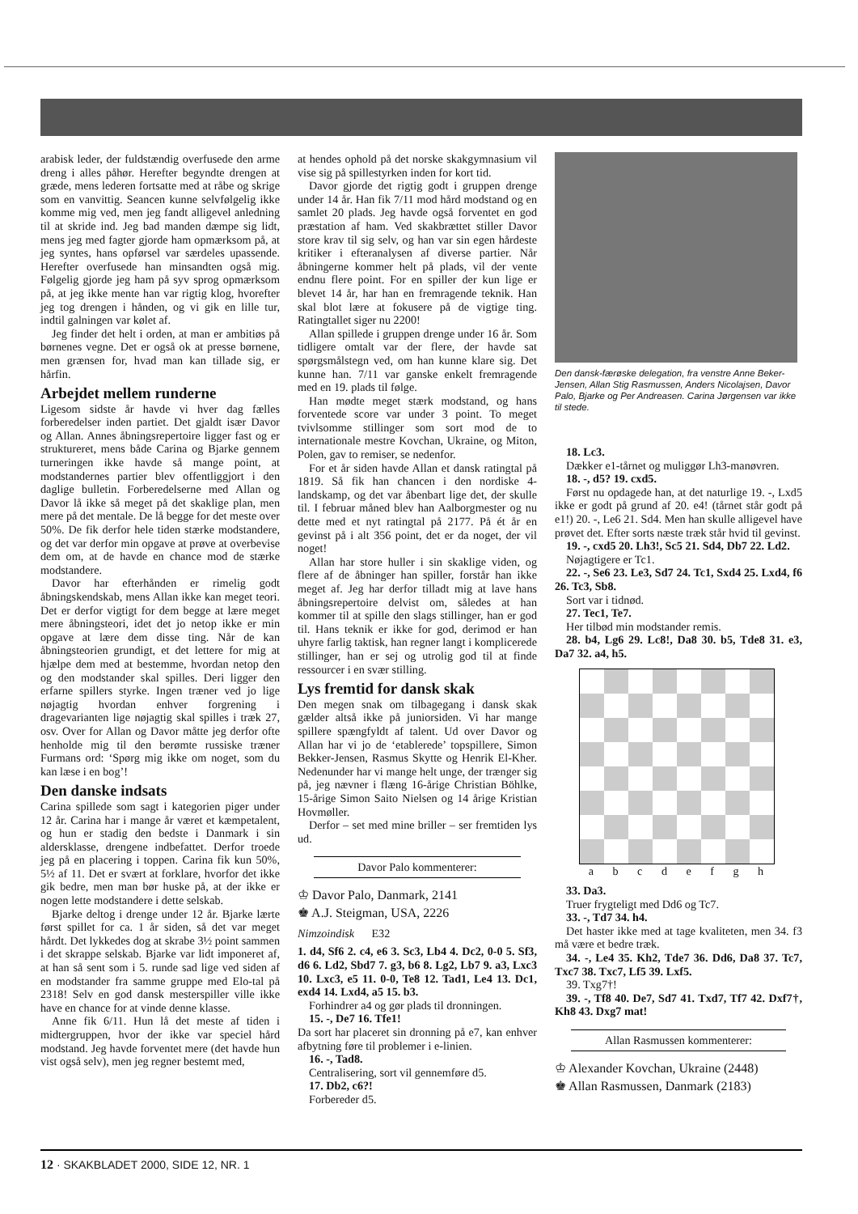arabisk leder, der fuldstændig overfusede den arme dreng i alles påhør. Herefter begyndte drengen at græde, mens lederen fortsatte med at råbe og skrige som en vanvittig. Seancen kunne selvfølgelig ikke komme mig ved, men jeg fandt alligevel anledning til at skride ind. Jeg bad manden dæmpe sig lidt, mens jeg med fagter gjorde ham opmærksom på, at jeg syntes, hans opførsel var særdeles upassende. Herefter overfusede han minsandten også mig. Følgelig gjorde jeg ham på syv sprog opmærksom på, at jeg ikke mente han var rigtig klog, hvorefter jeg tog drengen i hånden, og vi gik en lille tur, indtil galningen var kølet af.
Jeg finder det helt i orden, at man er ambitiøs på børnenes vegne. Det er også ok at presse børnene, men grænsen for, hvad man kan tillade sig, er hårfin.
Arbejdet mellem runderne
Ligesom sidste år havde vi hver dag fælles forberedelser inden partiet. Det gjaldt især Davor og Allan. Annes åbningsrepertoire ligger fast og er struktureret, mens både Carina og Bjarke gennem turneringen ikke havde så mange point, at modstandernes partier blev offentliggjort i den daglige bulletin. Forberedelserne med Allan og Davor lå ikke så meget på det skaklige plan, men mere på det mentale. De lå begge for det meste over 50%. De fik derfor hele tiden stærke modstandere, og det var derfor min opgave at prøve at overbevise dem om, at de havde en chance mod de stærke modstandere.
Davor har efterhånden er rimelig godt åbningskendskab, mens Allan ikke kan meget teori. Det er derfor vigtigt for dem begge at lære meget mere åbningsteori, idet det jo netop ikke er min opgave at lære dem disse ting. Når de kan åbningsteorien grundigt, et det lettere for mig at hjælpe dem med at bestemme, hvordan netop den og den modstander skal spilles. Deri ligger den erfarne spillers styrke. Ingen træner ved jo lige nøjagtig hvordan enhver forgrening i dragevarianten lige nøjagtig skal spilles i træk 27, osv. Over for Allan og Davor måtte jeg derfor ofte henholde mig til den berømte russiske træner Furmans ord: ‘Spørg mig ikke om noget, som du kan læse i en bog’!
Den danske indsats
Carina spillede som sagt i kategorien piger under 12 år. Carina har i mange år været et kæmpetalent, og hun er stadig den bedste i Danmark i sin aldersklasse, drengene indbefattet. Derfor troede jeg på en placering i toppen. Carina fik kun 50%, 5½ af 11. Det er svært at forklare, hvorfor det ikke gik bedre, men man bør huske på, at der ikke er nogen lette modstandere i dette selskab.
Bjarke deltog i drenge under 12 år. Bjarke lærte først spillet for ca. 1 år siden, så det var meget hårdt. Det lykkedes dog at skrabe 3½ point sammen i det skrappe selskab. Bjarke var lidt imponeret af, at han så sent som i 5. runde sad lige ved siden af en modstander fra samme gruppe med Elo-tal på 2318! Selv en god dansk mesterspiller ville ikke have en chance for at vinde denne klasse.
Anne fik 6/11. Hun lå det meste af tiden i midtergruppen, hvor der ikke var speciel hård modstand. Jeg havde forventet mere (det havde hun vist også selv), men jeg regner bestemt med,
at hendes ophold på det norske skakgymnasium vil vise sig på spillestyrken inden for kort tid.
Davor gjorde det rigtig godt i gruppen drenge under 14 år. Han fik 7/11 mod hård modstand og en samlet 20 plads. Jeg havde også forventet en god præstation af ham. Ved skakbrættet stiller Davor store krav til sig selv, og han var sin egen hårdeste kritiker i efteranalysen af diverse partier. Når åbningerne kommer helt på plads, vil der vente endnu flere point. For en spiller der kun lige er blevet 14 år, har han en fremragende teknik. Han skal blot lære at fokusere på de vigtige ting. Ratingtallet siger nu 2200!
Allan spillede i gruppen drenge under 16 år. Som tidligere omtalt var der flere, der havde sat spørgsmålstegn ved, om han kunne klare sig. Det kunne han. 7/11 var ganske enkelt fremragende med en 19. plads til følge.
Han mødte meget stærk modstand, og hans forventede score var under 3 point. To meget tvivlsomme stillinger som sort mod de to internationale mestre Kovchan, Ukraine, og Miton, Polen, gav to remiser, se nedenfor.
For et år siden havde Allan et dansk ratingtal på 1819. Så fik han chancen i den nordiske 4-landskamp, og det var åbenbart lige det, der skulle til. I februar måned blev han Aalborgmester og nu dette med et nyt ratingtal på 2177. På ét år en gevinst på i alt 356 point, det er da noget, der vil noget!
Allan har store huller i sin skaklige viden, og flere af de åbninger han spiller, forstår han ikke meget af. Jeg har derfor tilladt mig at lave hans åbningsrepertoire delvist om, således at han kommer til at spille den slags stillinger, han er god til. Hans teknik er ikke for god, derimod er han uhyre farlig taktisk, han regner langt i komplicerede stillinger, han er sej og utrolig god til at finde ressourcer i en svær stilling.
Lys fremtid for dansk skak
Den megen snak om tilbagegang i dansk skak gælder altså ikke på juniorsiden. Vi har mange spillere spængfyldt af talent. Ud over Davor og Allan har vi jo de ‘etablerede’ topspillere, Simon Bekker-Jensen, Rasmus Skytte og Henrik El-Kher. Nedenunder har vi mange helt unge, der trænger sig på, jeg nævner i flæng 16-årige Christian Böhlke, 15-årige Simon Saito Nielsen og 14 årige Kristian Hovmøller.
Derfor – set med mine briller – ser fremtiden lys ud.
Davor Palo kommenterer:
♔ Davor Palo, Danmark, 2141
♚ A.J. Steigman, USA, 2226
Nimzoindisk E32
1. d4, Sf6 2. c4, e6 3. Sc3, Lb4 4. Dc2, 0-0 5. Sf3, d6 6. Ld2, Sbd7 7. g3, b6 8. Lg2, Lb7 9. a3, Lxc3 10. Lxc3, e5 11. 0-0, Te8 12. Tad1, Le4 13. Dc1, exd4 14. Lxd4, a5 15. b3.
Forhindrer a4 og gør plads til dronningen.
15. -, De7 16. Tfe1!
Da sort har placeret sin dronning på e7, kan enhver afbytning føre til problemer i e-linien.
16. -, Tad8.
Centralisering, sort vil gennemføre d5.
17. Db2, c6?!
Forbereder d5.
Den dansk-færøske delegation, fra venstre Anne Beker-Jensen, Allan Stig Rasmussen, Anders Nicolajsen, Davor Palo, Bjarke og Per Andreasen. Carina Jørgensen var ikke til stede.
18. Lc3.
Dækker e1-tårnet og muliggør Lh3-manøvren.
18. -, d5? 19. cxd5.
Først nu opdagede han, at det naturlige 19. -, Lxd5 ikke er godt på grund af 20. e4! (tårnet står godt på e1!) 20. -, Le6 21. Sd4. Men han skulle alligevel have prøvet det. Efter sorts næste træk står hvid til gevinst.
19. -, cxd5 20. Lh3!, Sc5 21. Sd4, Db7 22. Ld2.
Nøjagtigere er Tc1.
22. -, Se6 23. Le3, Sd7 24. Tc1, Sxd4 25. Lxd4, f6 26. Tc3, Sb8.
Sort var i tidnød.
27. Tec1, Te7.
Her tilbød min modstander remis.
28. b4, Lg6 29. Lc8!, Da8 30. b5, Tde8 31. e3, Da7 32. a4, h5.
a b c d e f g h
33. Da3.
Truer frygteligt med Dd6 og Tc7.
33. -, Td7 34. h4.
Det haster ikke med at tage kvaliteten, men 34. f3 må være et bedre træk.
34. -, Le4 35. Kh2, Tde7 36. Dd6, Da8 37. Tc7, Txc7 38. Txc7, Lf5 39. Lxf5.
39. Txg7†!
39. -, Tf8 40. De7, Sd7 41. Txd7, Tf7 42. Dxf7†, Kh8 43. Dxg7 mat!
Allan Rasmussen kommenterer:
♔ Alexander Kovchan, Ukraine (2448)
♚ Allan Rasmussen, Danmark (2183)
12 · SKAKBLADET 2000, SIDE 12, NR. 1